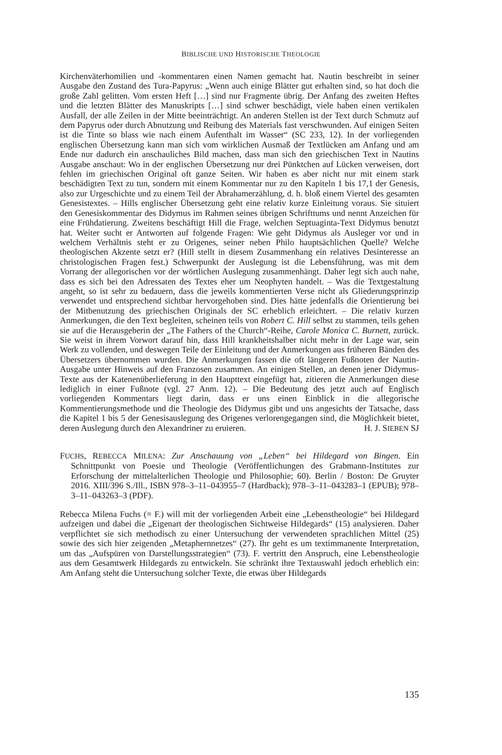BIBLISCHE UND HISTORISCHE THEOLOGIE
Kirchenväterhomilien und -kommentaren einen Namen gemacht hat. Nautin beschreibt in seiner Ausgabe den Zustand des Tura-Papyrus: „Wenn auch einige Blätter gut erhalten sind, so hat doch die große Zahl gelitten. Vom ersten Heft […] sind nur Fragmente übrig. Der Anfang des zweiten Heftes und die letzten Blätter des Manuskripts […] sind schwer beschädigt, viele haben einen vertikalen Ausfall, der alle Zeilen in der Mitte beeinträchtigt. An anderen Stellen ist der Text durch Schmutz auf dem Papyrus oder durch Abnutzung und Reibung des Materials fast verschwunden. Auf einigen Seiten ist die Tinte so blass wie nach einem Aufenthalt im Wasser“ (SC 233, 12). In der vorliegenden englischen Übersetzung kann man sich vom wirklichen Ausmaß der Textlücken am Anfang und am Ende nur dadurch ein anschauliches Bild machen, dass man sich den griechischen Text in Nautins Ausgabe anschaut: Wo in der englischen Übersetzung nur drei Pünktchen auf Lücken verweisen, dort fehlen im griechischen Original oft ganze Seiten. Wir haben es aber nicht nur mit einem stark beschädigten Text zu tun, sondern mit einem Kommentar nur zu den Kapiteln 1 bis 17,1 der Genesis, also zur Urgeschichte und zu einem Teil der Abrahamerzählung, d. h. bloß einem Viertel des gesamten Genesistextes. – Hills englischer Übersetzung geht eine relativ kurze Einleitung voraus. Sie situiert den Genesiskommentar des Didymus im Rahmen seines übrigen Schrifttums und nennt Anzeichen für eine Frühdatierung. Zweitens beschäftigt Hill die Frage, welchen Septuaginta-Text Didymus benutzt hat. Weiter sucht er Antworten auf folgende Fragen: Wie geht Didymus als Ausleger vor und in welchem Verhältnis steht er zu Origenes, seiner neben Philo hauptsächlichen Quelle? Welche theologischen Akzente setzt er? (Hill stellt in diesem Zusammenhang ein relatives Desinteresse an christologischen Fragen fest.) Schwerpunkt der Auslegung ist die Lebensführung, was mit dem Vorrang der allegorischen vor der wörtlichen Auslegung zusammenhängt. Daher legt sich auch nahe, dass es sich bei den Adressaten des Textes eher um Neophyten handelt. – Was die Textgestaltung angeht, so ist sehr zu bedauern, dass die jeweils kommentierten Verse nicht als Gliederungsprinzip verwendet und entsprechend sichtbar hervorgehoben sind. Dies hätte jedenfalls die Orientierung bei der Mitbenutzung des griechischen Originals der SC erheblich erleichtert. – Die relativ kurzen Anmerkungen, die den Text begleiten, scheinen teils von Robert C. Hill selbst zu stammen, teils gehen sie auf die Herausgeberin der „The Fathers of the Church“-Reihe, Carole Monica C. Burnett, zurück. Sie weist in ihrem Vorwort darauf hin, dass Hill krankheitshalber nicht mehr in der Lage war, sein Werk zu vollenden, und deswegen Teile der Einleitung und der Anmerkungen aus früheren Bänden des Übersetzers übernommen wurden. Die Anmerkungen fassen die oft längeren Fußnoten der Nautin-Ausgabe unter Hinweis auf den Franzosen zusammen. An einigen Stellen, an denen jener Didymus-Texte aus der Katenenüberlieferung in den Haupttext eingefügt hat, zitieren die Anmerkungen diese lediglich in einer Fußnote (vgl. 27 Anm. 12). – Die Bedeutung des jetzt auch auf Englisch vorliegenden Kommentars liegt darin, dass er uns einen Einblick in die allegorische Kommentierungsmethode und die Theologie des Didymus gibt und uns angesichts der Tatsache, dass die Kapitel 1 bis 5 der Genesisauslegung des Origenes verlorengegangen sind, die Möglichkeit bietet, deren Auslegung durch den Alexandriner zu eruieren. H. J. SIEBEN SJ
FUCHS, REBECCA MILENA: Zur Anschauung von „Leben“ bei Hildegard von Bingen. Ein Schnittpunkt von Poesie und Theologie (Veröffentlichungen des Grabmann-Institutes zur Erforschung der mittelalterlichen Theologie und Philosophie; 60). Berlin / Boston: De Gruyter 2016. XIII/396 S./Ill., ISBN 978–3–11–043955–7 (Hardback); 978–3–11–043283–1 (EPUB); 978–3–11–043263–3 (PDF).
Rebecca Milena Fuchs (= F.) will mit der vorliegenden Arbeit eine „Lebenstheologie“ bei Hildegard aufzeigen und dabei die „Eigenart der theologischen Sichtweise Hildegards“ (15) analysieren. Daher verpflichtet sie sich methodisch zu einer Untersuchung der verwendeten sprachlichen Mittel (25) sowie des sich hier zeigenden „Metaphernnetzes“ (27). Ihr geht es um textimmanente Interpretation, um das „Aufspüren von Darstellungsstrategien“ (73). F. vertritt den Anspruch, eine Lebenstheologie aus dem Gesamtwerk Hildegards zu entwickeln. Sie schränkt ihre Textauswahl jedoch erheblich ein: Am Anfang steht die Untersuchung solcher Texte, die etwas über Hildegards
135